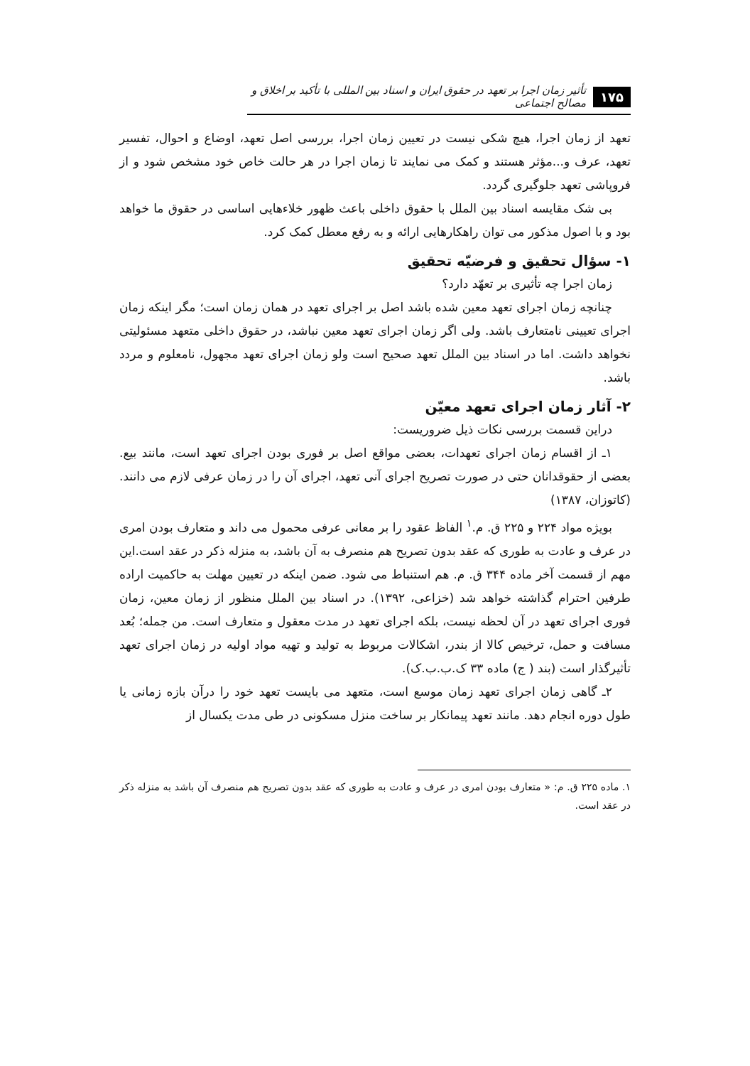۱۷۵ تأثیر زمان اجرا بر تعهد در حقوق ایران و اسناد بین المللی با تأکید بر اخلاق و مصالح اجتماعی
تعهد از زمان اجرا، هیچ شکی نیست در تعیین زمان اجرا، بررسی اصل تعهد، اوضاع و احوال، تفسیر تعهد، عرف و...مؤثر هستند و کمک می نمایند تا زمان اجرا در هر حالت خاص خود مشخص شود و از فروپاشی تعهد جلوگیری گردد.
بی شک مقایسه اسناد بین الملل با حقوق داخلی باعث ظهور خلاءهایی اساسی در حقوق ما خواهد بود و با اصول مذکور می توان راهکارهایی ارائه و به رفع معطل کمک کرد.
۱- سؤال تحقیق و فرضیّه تحقیق
زمان اجرا چه تأثیری بر تعهّد دارد؟
چنانچه زمان اجرای تعهد معین شده باشد اصل بر اجرای تعهد در همان زمان است؛ مگر اینکه زمان اجرای تعیینی نامتعارف باشد. ولی اگر زمان اجرای تعهد معین نباشد، در حقوق داخلی متعهد مسئولیتی نخواهد داشت. اما در اسناد بین الملل تعهد صحیح است ولو زمان اجرای تعهد مجهول، نامعلوم و مردد باشد.
۲- آثار زمان اجرای تعهد معیّن
دراین قسمت بررسی نکات ذیل ضروریست:
۱ـ از اقسام زمان اجرای تعهدات، بعضی مواقع اصل بر فوری بودن اجرای تعهد است، مانند بیع. بعضی از حقوقدانان حتی در صورت تصریح اجرای آنی تعهد، اجرای آن را در زمان عرفی لازم می دانند. (کاتوزان، ۱۳۸۷)
بویژه مواد ۲۲۴ و ۲۲۵ ق. م.<sup>۱</sup> الفاظ عقود را بر معانی عرفی محمول می داند و متعارف بودن امری در عرف و عادت به طوری که عقد بدون تصریح هم منصرف به آن باشد، به منزله ذکر در عقد است.این مهم از قسمت آخر ماده ۳۴۴ ق. م. هم استنباط می شود. ضمن اینکه در تعیین مهلت به حاکمیت اراده طرفین احترام گذاشته خواهد شد (خزاعی، ۱۳۹۲). در اسناد بین الملل منظور از زمان معین، زمان فوری اجرای تعهد در آن لحظه نیست، بلکه اجرای تعهد در مدت معقول و متعارف است. من جمله؛ بُعد مسافت و حمل، ترخیص کالا از بندر، اشکالات مربوط به تولید و تهیه مواد اولیه در زمان اجرای تعهد تأثیرگذار است (بند ( ج) ماده ۳۳ ک.ب.ب.ک).
۲ـ گاهی زمان اجرای تعهد زمان موسع است، متعهد می بایست تعهد خود را درآن بازه زمانی یا طول دوره انجام دهد. مانند تعهد پیمانکار بر ساخت منزل مسکونی در طی مدت یکسال از
۱. ماده ۲۲۵ ق. م: « متعارف بودن امری در عرف و عادت به طوری که عقد بدون تصریح هم منصرف آن باشد به منزله ذکر در عقد است.